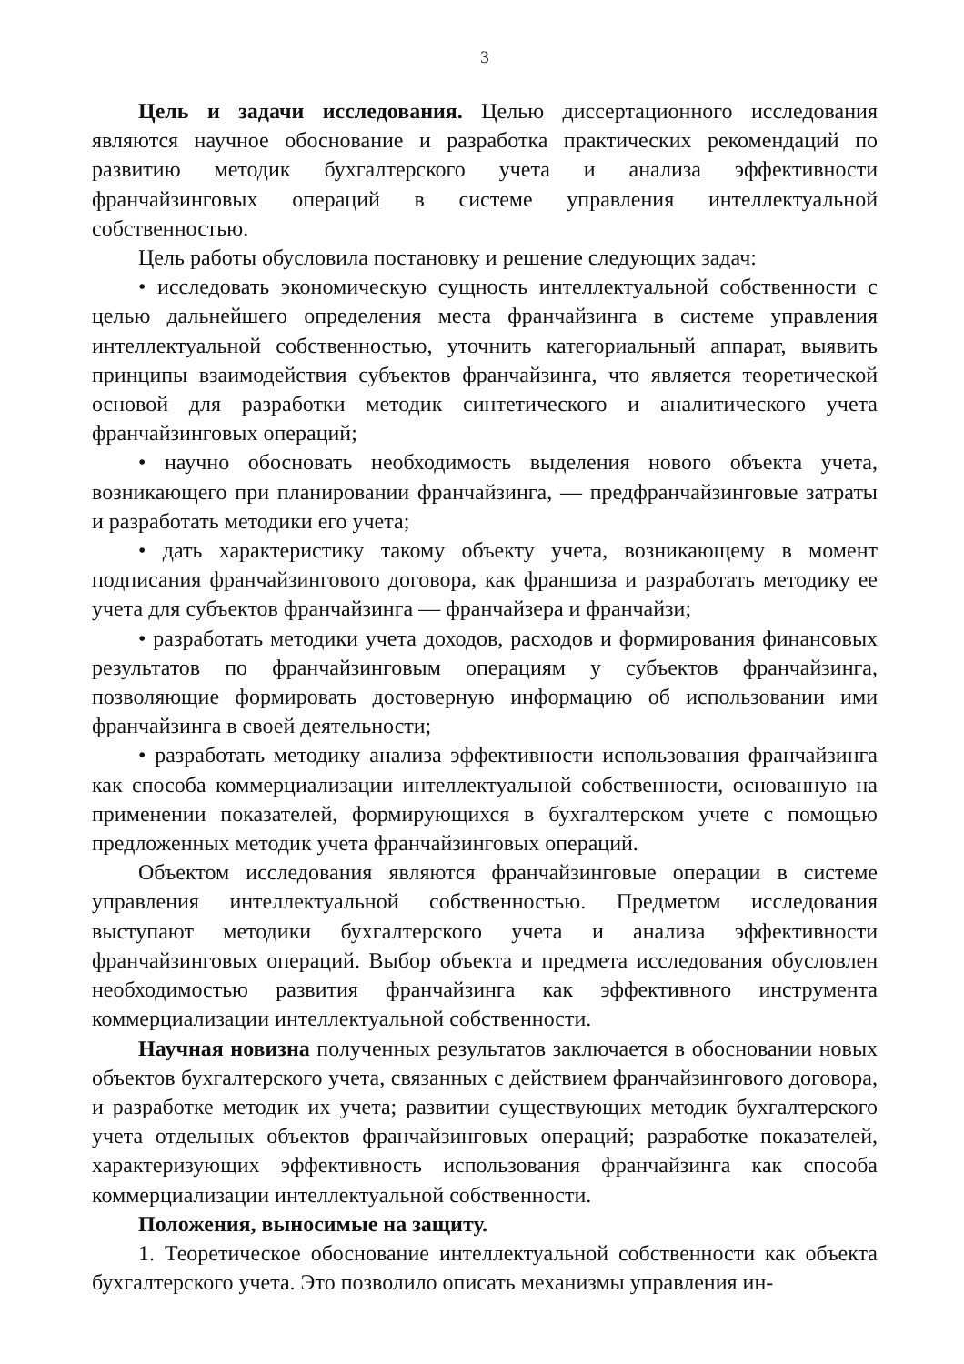3
Цель и задачи исследования. Целью диссертационного исследования являются научное обоснование и разработка практических рекомендаций по развитию методик бухгалтерского учета и анализа эффективности франчайзинговых операций в системе управления интеллектуальной собственностью.
Цель работы обусловила постановку и решение следующих задач:
• исследовать экономическую сущность интеллектуальной собственности с целью дальнейшего определения места франчайзинга в системе управления интеллектуальной собственностью, уточнить категориальный аппарат, выявить принципы взаимодействия субъектов франчайзинга, что является теоретической основой для разработки методик синтетического и аналитического учета франчайзинговых операций;
• научно обосновать необходимость выделения нового объекта учета, возникающего при планировании франчайзинга, — предфранчайзинговые затраты и разработать методики его учета;
• дать характеристику такому объекту учета, возникающему в момент подписания франчайзингового договора, как франшиза и разработать методику ее учета для субъектов франчайзинга — франчайзера и франчайзи;
• разработать методики учета доходов, расходов и формирования финансовых результатов по франчайзинговым операциям у субъектов франчайзинга, позволяющие формировать достоверную информацию об использовании ими франчайзинга в своей деятельности;
• разработать методику анализа эффективности использования франчайзинга как способа коммерциализации интеллектуальной собственности, основанную на применении показателей, формирующихся в бухгалтерском учете с помощью предложенных методик учета франчайзинговых операций.
Объектом исследования являются франчайзинговые операции в системе управления интеллектуальной собственностью. Предметом исследования выступают методики бухгалтерского учета и анализа эффективности франчайзинговых операций. Выбор объекта и предмета исследования обусловлен необходимостью развития франчайзинга как эффективного инструмента коммерциализации интеллектуальной собственности.
Научная новизна полученных результатов заключается в обосновании новых объектов бухгалтерского учета, связанных с действием франчайзингового договора, и разработке методик их учета; развитии существующих методик бухгалтерского учета отдельных объектов франчайзинговых операций; разработке показателей, характеризующих эффективность использования франчайзинга как способа коммерциализации интеллектуальной собственности.
Положения, выносимые на защиту.
1. Теоретическое обоснование интеллектуальной собственности как объекта бухгалтерского учета. Это позволило описать механизмы управления ин-